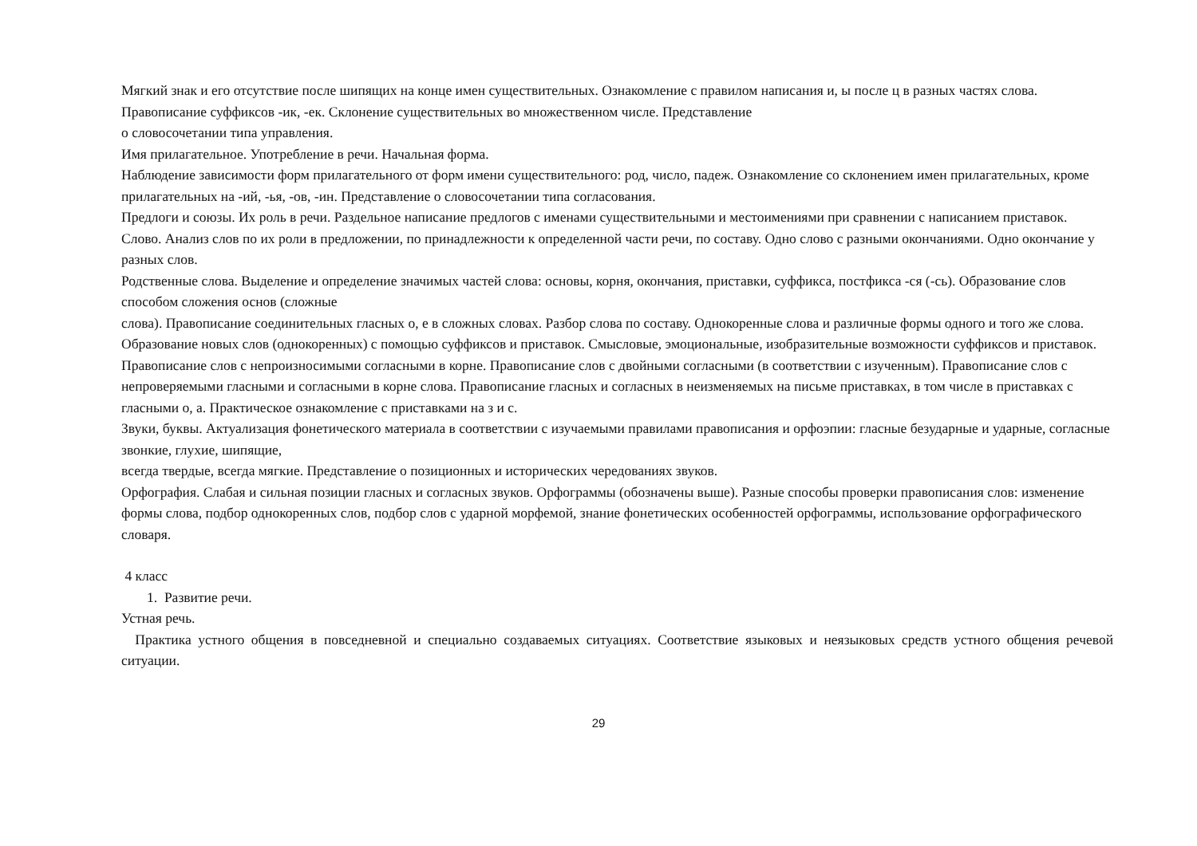Мягкий знак и его отсутствие после шипящих на конце имен существительных. Ознакомление с правилом написания и, ы после ц в разных частях слова. Правописание суффиксов -ик, -ек. Склонение существительных во множественном числе. Представление
о словосочетании типа управления.
Имя прилагательное. Употребление в речи. Начальная форма.
Наблюдение зависимости форм прилагательного от форм имени существительного: род, число, падеж. Ознакомление со склонением имен прилагательных, кроме прилагательных на -ий, -ья, -ов, -ин. Представление о словосочетании типа согласования.
Предлоги и союзы. Их роль в речи. Раздельное написание предлогов с именами существительными и местоимениями при сравнении с написанием приставок.
Слово. Анализ слов по их роли в предложении, по принадлежности к определенной части речи, по составу. Одно слово с разными окончаниями. Одно окончание у разных слов.
Родственные слова. Выделение и определение значимых частей слова: основы, корня, окончания, приставки, суффикса, постфикса -ся (-сь). Образование слов способом сложения основ (сложные
слова). Правописание соединительных гласных о, е в сложных словах. Разбор слова по составу. Однокоренные слова и различные формы одного и того же слова. Образование новых слов (однокоренных) с помощью суффиксов и приставок. Смысловые, эмоциональные, изобразительные возможности суффиксов и приставок.
Правописание слов с непроизносимыми согласными в корне. Правописание слов с двойными согласными (в соответствии с изученным). Правописание слов с непроверяемыми гласными и согласными в корне слова. Правописание гласных и согласных в неизменяемых на письме приставках, в том числе в приставках с гласными о, а. Практическое ознакомление с приставками на з и с.
Звуки, буквы. Актуализация фонетического материала в соответствии с изучаемыми правилами правописания и орфоэпии: гласные безударные и ударные, согласные звонкие, глухие, шипящие,
всегда твердые, всегда мягкие. Представление о позиционных и исторических чередованиях звуков.
Орфография. Слабая и сильная позиции гласных и согласных звуков. Орфограммы (обозначены выше). Разные способы проверки правописания слов: изменение формы слова, подбор однокоренных слов, подбор слов с ударной морфемой, знание фонетических особенностей орфограммы, использование орфографического словаря.
4 класс
1. Развитие речи.
Устная речь.
Практика устного общения в повседневной и специально создаваемых ситуациях. Соответствие языковых и неязыковых средств устного общения речевой ситуации.
29